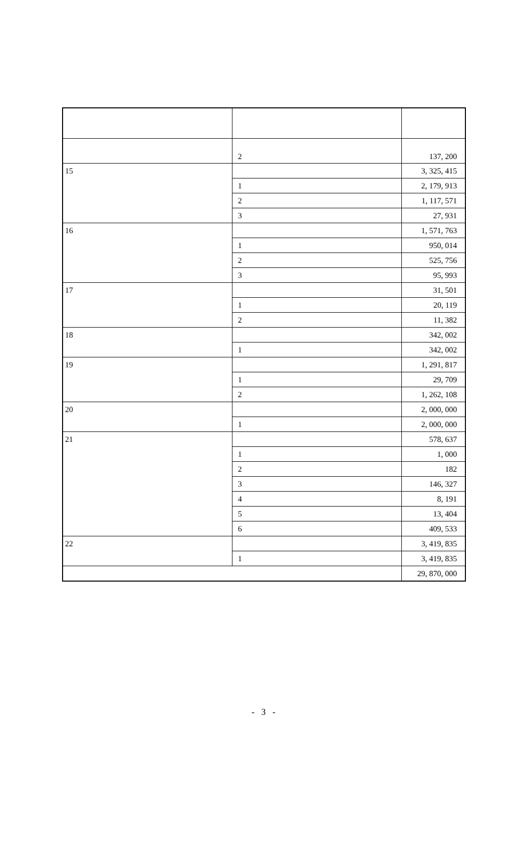| | 2 | 137, 200 |
| 15 | | 3, 325, 415 |
| | 1 | 2, 179, 913 |
| | 2 | 1, 117, 571 |
| | 3 | 27, 931 |
| 16 | | 1, 571, 763 |
| | 1 | 950, 014 |
| | 2 | 525, 756 |
| | 3 | 95, 993 |
| 17 | | 31, 501 |
| | 1 | 20, 119 |
| | 2 | 11, 382 |
| 18 | | 342, 002 |
| | 1 | 342, 002 |
| 19 | | 1, 291, 817 |
| | 1 | 29, 709 |
| | 2 | 1, 262, 108 |
| 20 | | 2, 000, 000 |
| | 1 | 2, 000, 000 |
| 21 | | 578, 637 |
| | 1 | 1, 000 |
| | 2 | 182 |
| | 3 | 146, 327 |
| | 4 | 8, 191 |
| | 5 | 13, 404 |
| | 6 | 409, 533 |
| 22 | | 3, 419, 835 |
| | 1 | 3, 419, 835 |
| | | 29, 870, 000 |
- 3 -